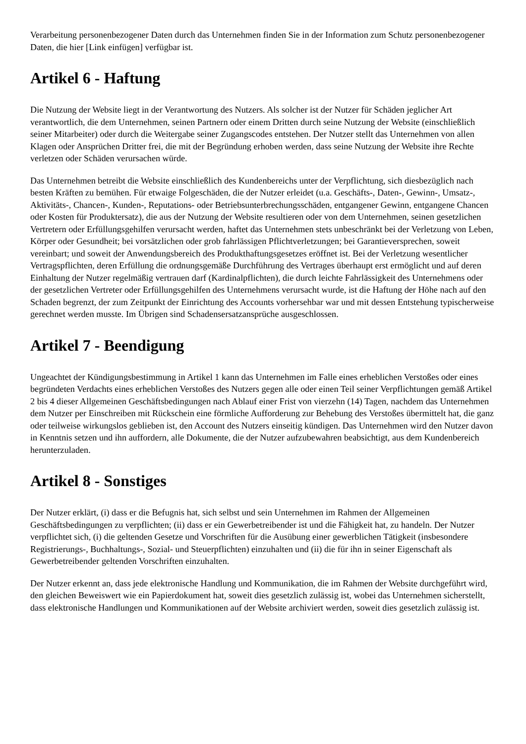Verarbeitung personenbezogener Daten durch das Unternehmen finden Sie in der Information zum Schutz personenbezogener Daten, die hier [Link einfügen] verfügbar ist.
Artikel 6 - Haftung
Die Nutzung der Website liegt in der Verantwortung des Nutzers. Als solcher ist der Nutzer für Schäden jeglicher Art verantwortlich, die dem Unternehmen, seinen Partnern oder einem Dritten durch seine Nutzung der Website (einschließlich seiner Mitarbeiter) oder durch die Weitergabe seiner Zugangscodes entstehen. Der Nutzer stellt das Unternehmen von allen Klagen oder Ansprüchen Dritter frei, die mit der Begründung erhoben werden, dass seine Nutzung der Website ihre Rechte verletzen oder Schäden verursachen würde.
Das Unternehmen betreibt die Website einschließlich des Kundenbereichs unter der Verpflichtung, sich diesbezüglich nach besten Kräften zu bemühen. Für etwaige Folgeschäden, die der Nutzer erleidet (u.a. Geschäfts-, Daten-, Gewinn-, Umsatz-, Aktivitäts-, Chancen-, Kunden-, Reputations- oder Betriebsunterbrechungsschäden, entgangener Gewinn, entgangene Chancen oder Kosten für Produktersatz), die aus der Nutzung der Website resultieren oder von dem Unternehmen, seinen gesetzlichen Vertretern oder Erfüllungsgehilfen verursacht werden, haftet das Unternehmen stets unbeschränkt bei der Verletzung von Leben, Körper oder Gesundheit; bei vorsätzlichen oder grob fahrlässigen Pflichtverletzungen; bei Garantieversprechen, soweit vereinbart; und soweit der Anwendungsbereich des Produkthaftungsgesetzes eröffnet ist. Bei der Verletzung wesentlicher Vertragspflichten, deren Erfüllung die ordnungsgemäße Durchführung des Vertrages überhaupt erst ermöglicht und auf deren Einhaltung der Nutzer regelmäßig vertrauen darf (Kardinalpflichten), die durch leichte Fahrlässigkeit des Unternehmens oder der gesetzlichen Vertreter oder Erfüllungsgehilfen des Unternehmens verursacht wurde, ist die Haftung der Höhe nach auf den Schaden begrenzt, der zum Zeitpunkt der Einrichtung des Accounts vorhersehbar war und mit dessen Entstehung typischerweise gerechnet werden musste. Im Übrigen sind Schadensersatzansprüche ausgeschlossen.
Artikel 7 - Beendigung
Ungeachtet der Kündigungsbestimmung in Artikel 1 kann das Unternehmen im Falle eines erheblichen Verstoßes oder eines begründeten Verdachts eines erheblichen Verstoßes des Nutzers gegen alle oder einen Teil seiner Verpflichtungen gemäß Artikel 2 bis 4 dieser Allgemeinen Geschäftsbedingungen nach Ablauf einer Frist von vierzehn (14) Tagen, nachdem das Unternehmen dem Nutzer per Einschreiben mit Rückschein eine förmliche Aufforderung zur Behebung des Verstoßes übermittelt hat, die ganz oder teilweise wirkungslos geblieben ist, den Account des Nutzers einseitig kündigen. Das Unternehmen wird den Nutzer davon in Kenntnis setzen und ihn auffordern, alle Dokumente, die der Nutzer aufzubewahren beabsichtigt, aus dem Kundenbereich herunterzuladen.
Artikel 8 - Sonstiges
Der Nutzer erklärt, (i) dass er die Befugnis hat, sich selbst und sein Unternehmen im Rahmen der Allgemeinen Geschäftsbedingungen zu verpflichten; (ii) dass er ein Gewerbetreibender ist und die Fähigkeit hat, zu handeln. Der Nutzer verpflichtet sich, (i) die geltenden Gesetze und Vorschriften für die Ausübung einer gewerblichen Tätigkeit (insbesondere Registrierungs-, Buchhaltungs-, Sozial- und Steuerpflichten) einzuhalten und (ii) die für ihn in seiner Eigenschaft als Gewerbetreibender geltenden Vorschriften einzuhalten.
Der Nutzer erkennt an, dass jede elektronische Handlung und Kommunikation, die im Rahmen der Website durchgeführt wird, den gleichen Beweiswert wie ein Papierdokument hat, soweit dies gesetzlich zulässig ist, wobei das Unternehmen sicherstellt, dass elektronische Handlungen und Kommunikationen auf der Website archiviert werden, soweit dies gesetzlich zulässig ist.